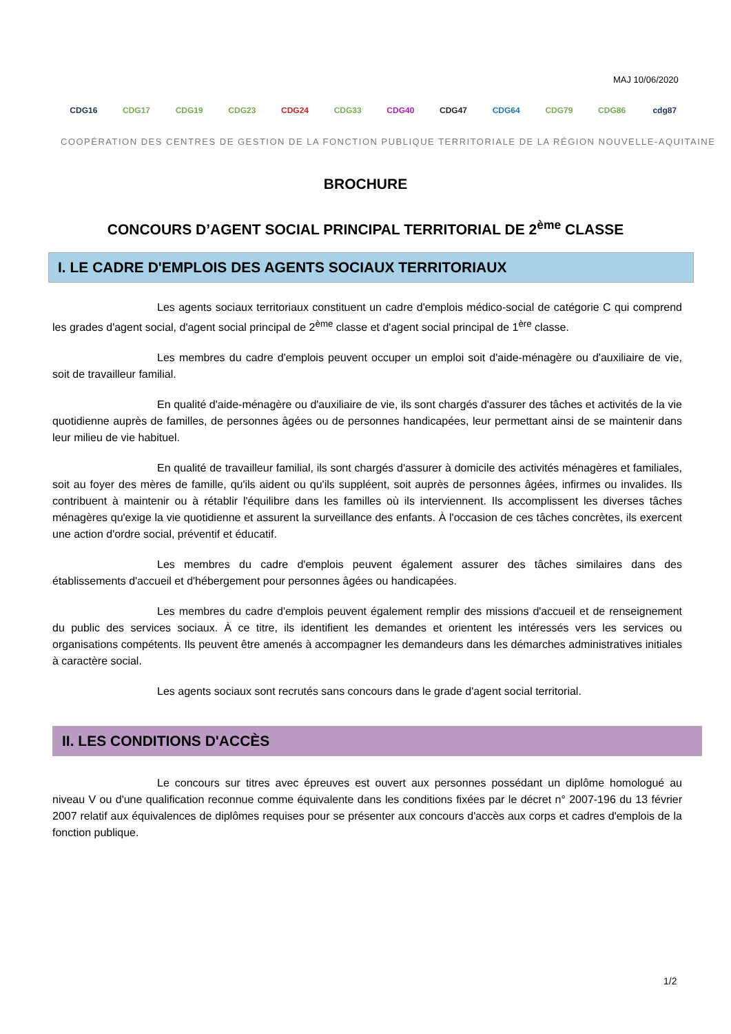MAJ 10/06/2020
CDG16 CDG17 CDG19 CDG23 CDG24 CDG33 CDG40 CDG47 CDG64 CDG79 CDG86 cdg87
COOPÉRATION DES CENTRES DE GESTION DE LA FONCTION PUBLIQUE TERRITORIALE DE LA RÉGION NOUVELLE-AQUITAINE
BROCHURE
CONCOURS D’AGENT SOCIAL PRINCIPAL TERRITORIAL DE 2<sup>ème</sup> CLASSE
I. LE CADRE D'EMPLOIS DES AGENTS SOCIAUX TERRITORIAUX
Les agents sociaux territoriaux constituent un cadre d'emplois médico-social de catégorie C qui comprend les grades d'agent social, d'agent social principal de 2<sup>ème</sup> classe et d'agent social principal de 1<sup>ère</sup> classe.
Les membres du cadre d'emplois peuvent occuper un emploi soit d'aide-ménagère ou d'auxiliaire de vie, soit de travailleur familial.
En qualité d'aide-ménagère ou d'auxiliaire de vie, ils sont chargés d'assurer des tâches et activités de la vie quotidienne auprès de familles, de personnes âgées ou de personnes handicapées, leur permettant ainsi de se maintenir dans leur milieu de vie habituel.
En qualité de travailleur familial, ils sont chargés d'assurer à domicile des activités ménagères et familiales, soit au foyer des mères de famille, qu'ils aident ou qu'ils suppléent, soit auprès de personnes âgées, infirmes ou invalides. Ils contribuent à maintenir ou à rétablir l'équilibre dans les familles où ils interviennent. Ils accomplissent les diverses tâches ménagères qu'exige la vie quotidienne et assurent la surveillance des enfants. À l'occasion de ces tâches concrètes, ils exercent une action d'ordre social, préventif et éducatif.
Les membres du cadre d'emplois peuvent également assurer des tâches similaires dans des établissements d'accueil et d'hébergement pour personnes âgées ou handicapées.
Les membres du cadre d'emplois peuvent également remplir des missions d'accueil et de renseignement du public des services sociaux. À ce titre, ils identifient les demandes et orientent les intéressés vers les services ou organisations compétents. Ils peuvent être amenés à accompagner les demandeurs dans les démarches administratives initiales à caractère social.
Les agents sociaux sont recrutés sans concours dans le grade d'agent social territorial.
II. LES CONDITIONS D'ACCÈS
Le concours sur titres avec épreuves est ouvert aux personnes possédant un diplôme homologué au niveau V ou d'une qualification reconnue comme équivalente dans les conditions fixées par le décret n° 2007-196 du 13 février 2007 relatif aux équivalences de diplômes requises pour se présenter aux concours d'accès aux corps et cadres d'emplois de la fonction publique.
1/2